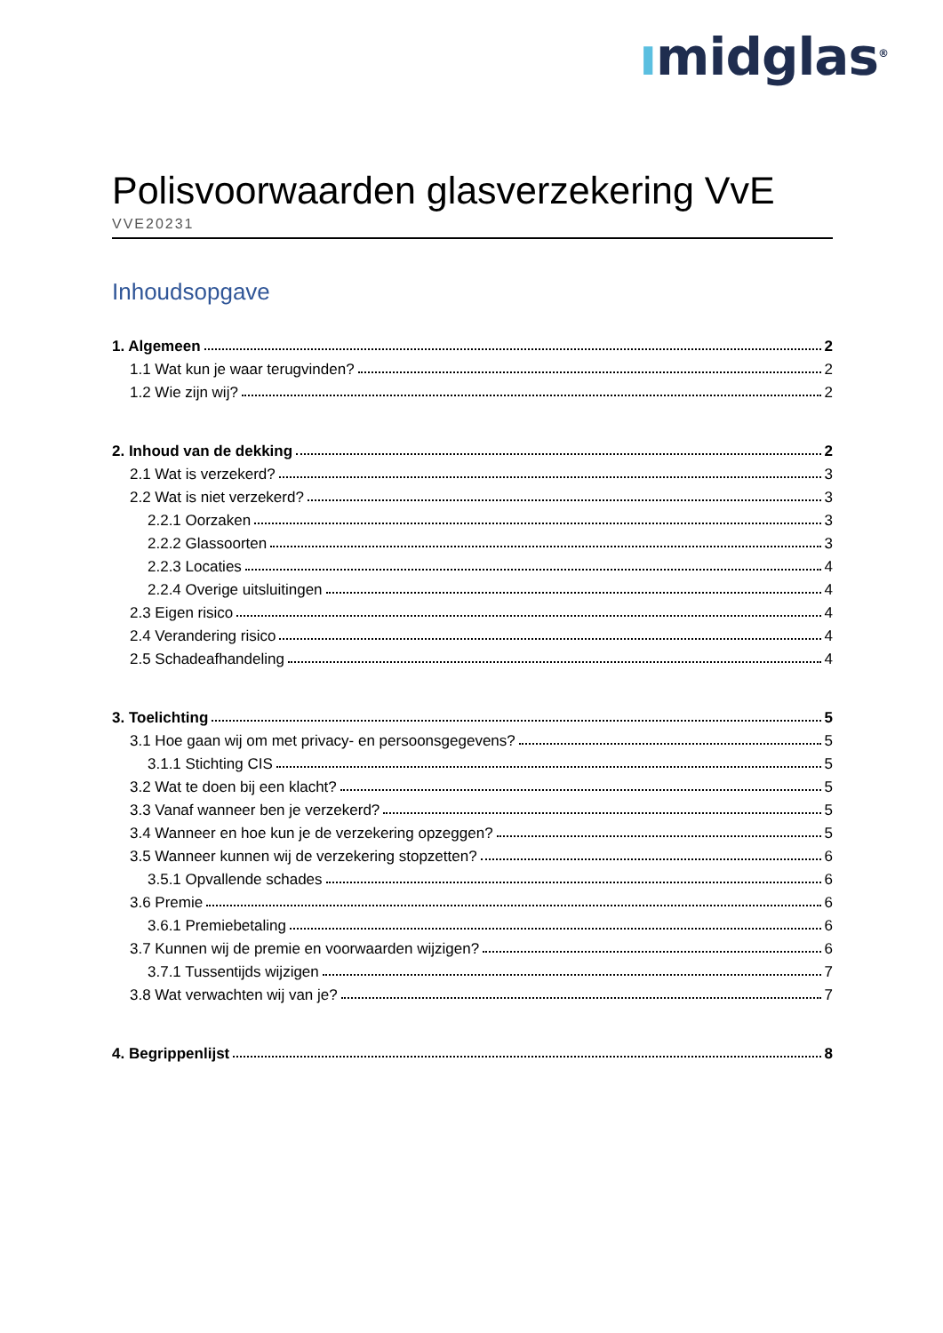ımidglas<sup>®</sup>
Polisvoorwaarden glasverzekering VvE
VVE20231
Inhoudsopgave
1. Algemeen 2
1.1 Wat kun je waar terugvinden? 2
1.2 Wie zijn wij? 2
2. Inhoud van de dekking 2
2.1 Wat is verzekerd? 3
2.2 Wat is niet verzekerd? 3
2.2.1 Oorzaken 3
2.2.2 Glassoorten 3
2.2.3 Locaties 4
2.2.4 Overige uitsluitingen 4
2.3 Eigen risico 4
2.4 Verandering risico 4
2.5 Schadeafhandeling 4
3. Toelichting 5
3.1 Hoe gaan wij om met privacy- en persoonsgegevens? 5
3.1.1 Stichting CIS 5
3.2 Wat te doen bij een klacht? 5
3.3 Vanaf wanneer ben je verzekerd? 5
3.4 Wanneer en hoe kun je de verzekering opzeggen? 5
3.5 Wanneer kunnen wij de verzekering stopzetten? 6
3.5.1 Opvallende schades 6
3.6 Premie 6
3.6.1 Premiebetaling 6
3.7 Kunnen wij de premie en voorwaarden wijzigen? 6
3.7.1 Tussentijds wijzigen 7
3.8 Wat verwachten wij van je? 7
4. Begrippenlijst 8